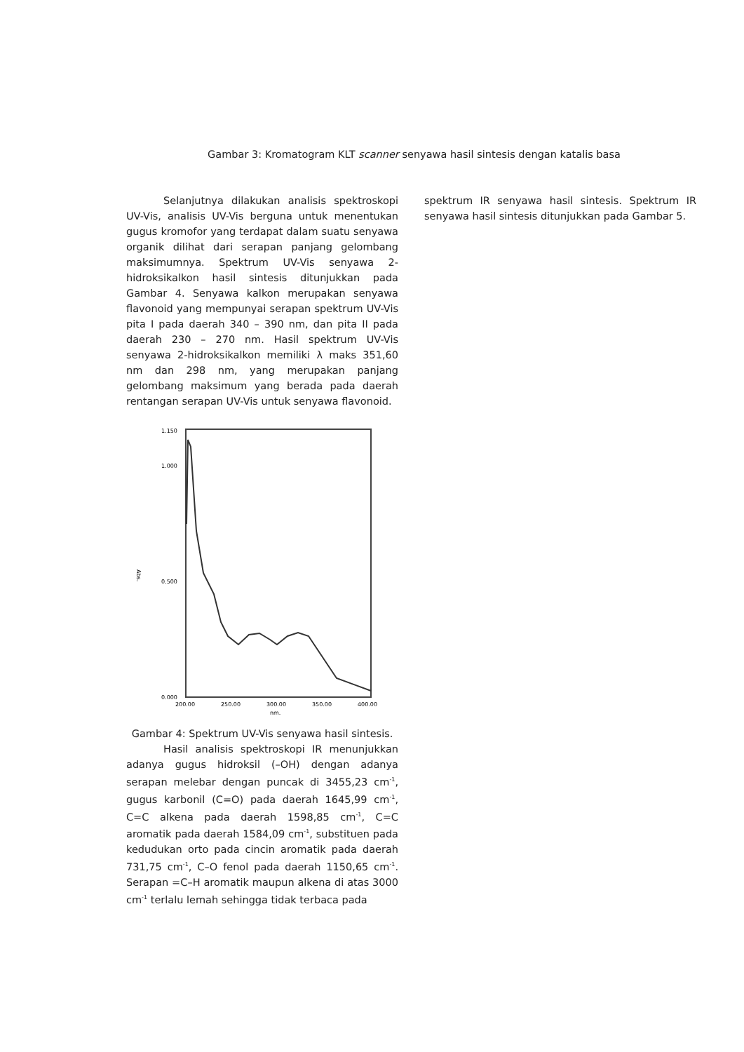Gambar 3: Kromatogram KLT scanner senyawa hasil sintesis dengan katalis basa
Selanjutnya dilakukan analisis spektroskopi UV-Vis, analisis UV-Vis berguna untuk menentukan gugus kromofor yang terdapat dalam suatu senyawa organik dilihat dari serapan panjang gelombang maksimumnya. Spektrum UV-Vis senyawa 2-hidroksikalkon hasil sintesis ditunjukkan pada Gambar 4. Senyawa kalkon merupakan senyawa flavonoid yang mempunyai serapan spektrum UV-Vis pita I pada daerah 340 – 390 nm, dan pita II pada daerah 230 – 270 nm. Hasil spektrum UV-Vis senyawa 2-hidroksikalkon memiliki λ maks 351,60 nm dan 298 nm, yang merupakan panjang gelombang maksimum yang berada pada daerah rentangan serapan UV-Vis untuk senyawa flavonoid.
1.150
1.000
0.500
0.000
Abs.
200.00
250.00
300.00
350.00
400.00
nm.
Gambar 4: Spektrum UV-Vis senyawa hasil sintesis.
Hasil analisis spektroskopi IR menunjukkan adanya gugus hidroksil (–OH) dengan adanya serapan melebar dengan puncak di 3455,23 cm<sup>-1</sup>, gugus karbonil (C=O) pada daerah 1645,99 cm<sup>-1</sup>, C=C alkena pada daerah 1598,85 cm<sup>-1</sup>, C=C aromatik pada daerah 1584,09 cm<sup>-1</sup>, substituen pada kedudukan orto pada cincin aromatik pada daerah 731,75 cm<sup>-1</sup>, C–O fenol pada daerah 1150,65 cm<sup>-1</sup>. Serapan =C–H aromatik maupun alkena di atas 3000 cm<sup>-1</sup> terlalu lemah sehingga tidak terbaca pada
spektrum IR senyawa hasil sintesis. Spektrum IR senyawa hasil sintesis ditunjukkan pada Gambar 5.